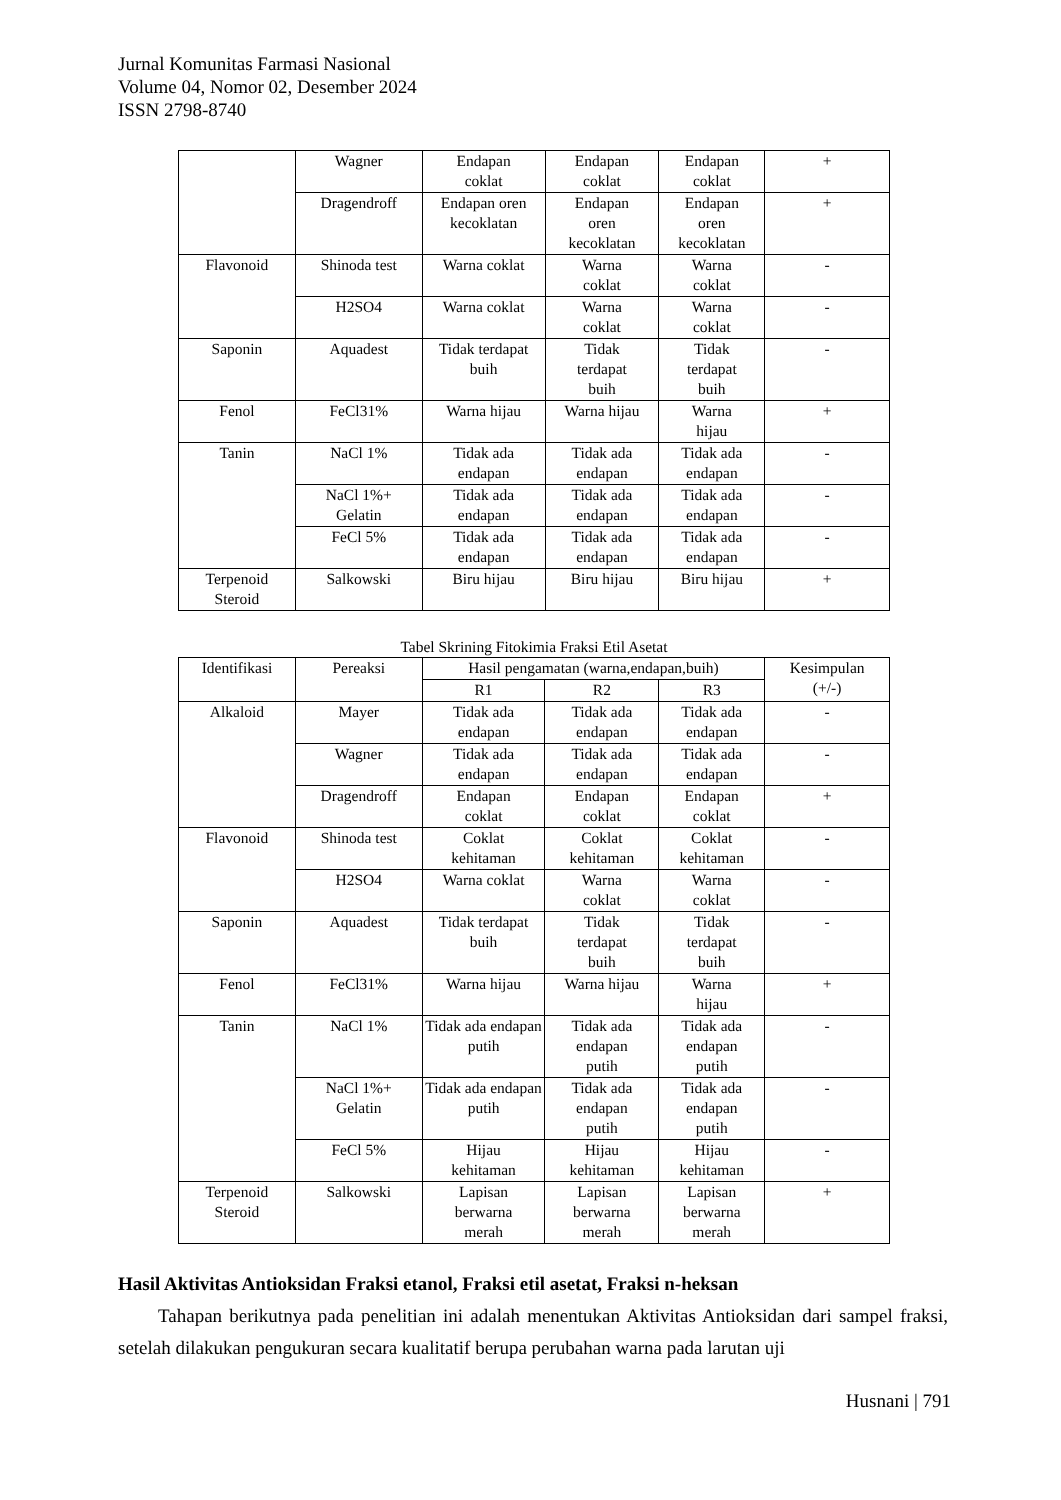Jurnal Komunitas Farmasi Nasional
Volume 04, Nomor 02, Desember 2024
ISSN 2798-8740
| | Wagner | Endapan coklat | Endapan coklat | Endapan coklat | + |
| | Dragendroff | Endapan oren kecoklatan | Endapan oren kecoklatan | Endapan oren kecoklatan | + |
| Flavonoid | Shinoda test | Warna coklat | Warna coklat | Warna coklat | - |
| | H2SO4 | Warna coklat | Warna coklat | Warna coklat | - |
| Saponin | Aquadest | Tidak terdapat buih | Tidak terdapat buih | Tidak terdapat buih | - |
| Fenol | FeCl31% | Warna hijau | Warna hijau | Warna hijau | + |
| Tanin | NaCl 1% | Tidak ada endapan | Tidak ada endapan | Tidak ada endapan | - |
| | NaCl 1%+ Gelatin | Tidak ada endapan | Tidak ada endapan | Tidak ada endapan | - |
| | FeCl 5% | Tidak ada endapan | Tidak ada endapan | Tidak ada endapan | - |
| Terpenoid Steroid | Salkowski | Biru hijau | Biru hijau | Biru hijau | + |
Tabel Skrining Fitokimia Fraksi Etil Asetat
| Identifikasi | Pereaksi | Hasil pengamatan (warna,endapan,buih) | | | Kesimpulan (+/-) |
| --- | --- | --- | --- | --- | --- |
| | | R1 | R2 | R3 | |
| Alkaloid | Mayer | Tidak ada endapan | Tidak ada endapan | Tidak ada endapan | - |
| | Wagner | Tidak ada endapan | Tidak ada endapan | Tidak ada endapan | - |
| | Dragendroff | Endapan coklat | Endapan coklat | Endapan coklat | + |
| Flavonoid | Shinoda test | Coklat kehitaman | Coklat kehitaman | Coklat kehitaman | - |
| | H2SO4 | Warna coklat | Warna coklat | Warna coklat | - |
| Saponin | Aquadest | Tidak terdapat buih | Tidak terdapat buih | Tidak terdapat buih | - |
| Fenol | FeCl31% | Warna hijau | Warna hijau | Warna hijau | + |
| Tanin | NaCl 1% | Tidak ada endapan putih | Tidak ada endapan putih | Tidak ada endapan putih | - |
| | NaCl 1%+ Gelatin | Tidak ada endapan putih | Tidak ada endapan putih | Tidak ada endapan putih | - |
| | FeCl 5% | Hijau kehitaman | Hijau kehitaman | Hijau kehitaman | - |
| Terpenoid Steroid | Salkowski | Lapisan berwarna merah | Lapisan berwarna merah | Lapisan berwarna merah | + |
Hasil Aktivitas Antioksidan Fraksi etanol, Fraksi etil asetat, Fraksi n-heksan
Tahapan berikutnya pada penelitian ini adalah menentukan Aktivitas Antioksidan dari sampel fraksi, setelah dilakukan pengukuran secara kualitatif berupa perubahan warna pada larutan uji
Husnani | 791